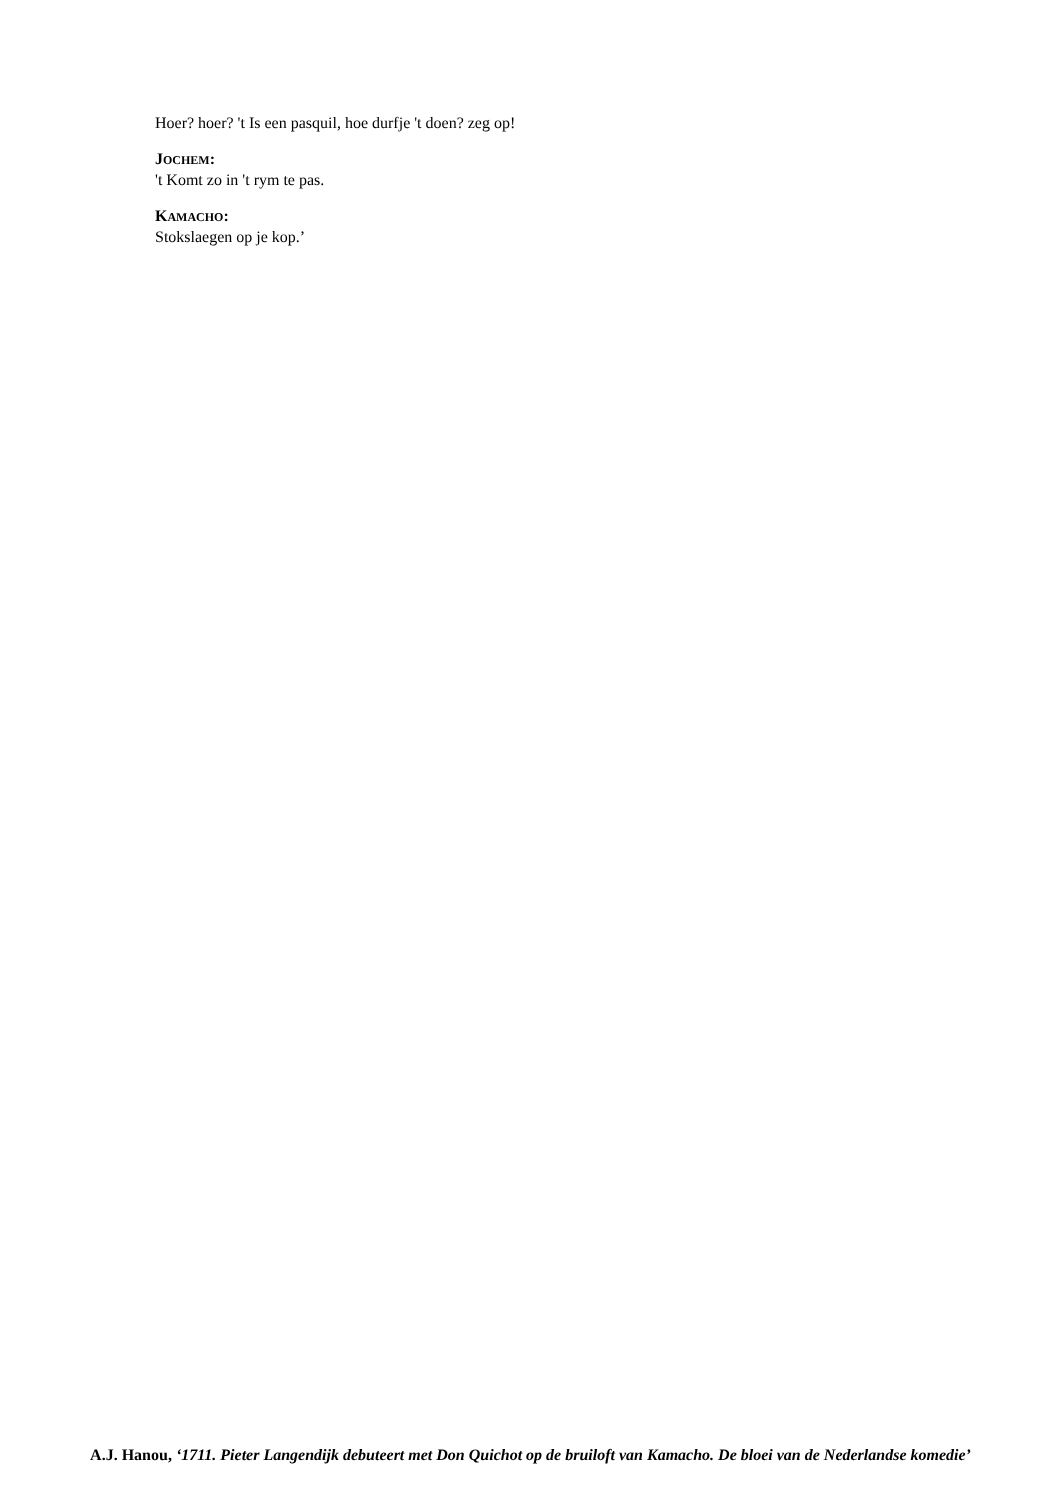Hoer? hoer? 't Is een pasquil, hoe durfje 't doen? zeg op!
JOCHEM:
't Komt zo in 't rym te pas.
KAMACHO:
Stokslaegen op je kop.’
A.J. Hanou, ‘1711. Pieter Langendijk debuteert met Don Quichot op de bruiloft van Kamacho. De bloei van de Nederlandse komedie’